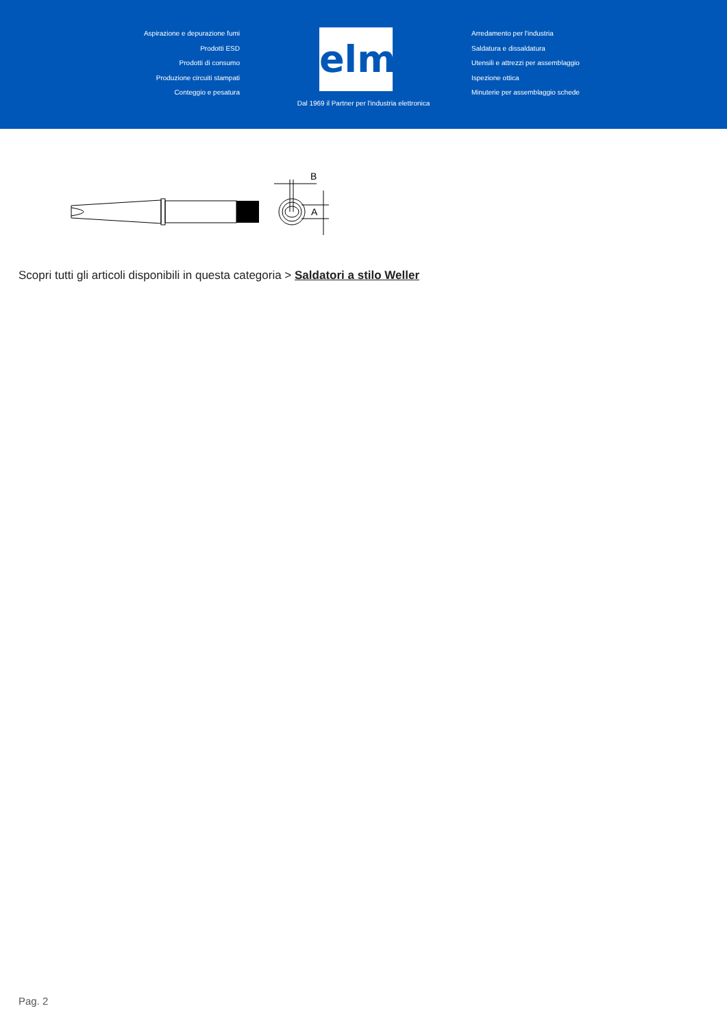Aspirazione e depurazione fumi
Prodotti ESD
Prodotti di consumo
Produzione circuiti stampati
Conteggio e pesatura
elmi
Arredamento per l'industria
Saldatura e dissaldatura
Utensili e attrezzi per assemblaggio
Ispezione ottica
Minuterie per assemblaggio schede
Dal 1969 il Partner per l'industria elettronica
B
A
Scopri tutti gli articoli disponibili in questa categoria > Saldatori a stilo Weller
Pag. 2